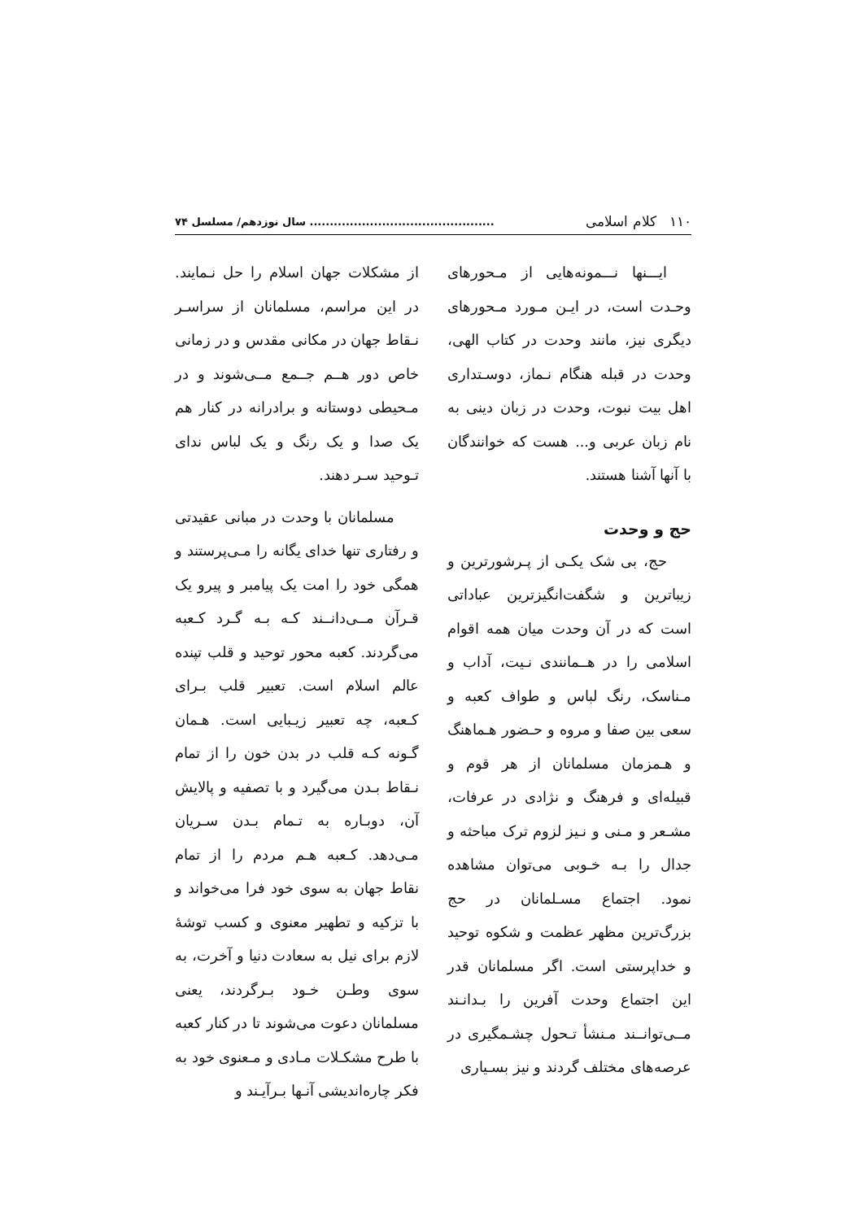۱۱۰ کلام اسلامی.............................................. سال نوزدهم/ مسلسل ۷۴
ایـــنها نـــمونه‌هایی از مـحورهای وحـدت است، در ایـن مـورد مـحورهای دیگری نیز، مانند وحدت در کتاب الهی، وحدت در قبله هنگام نـماز، دوسـتداری اهل بیت نبوت، وحدت در زبان دینی به نام زبان عربی و... هست که خوانندگان با آنها آشنا هستند.
حج و وحدت
حج، بی شک یکـی از پـرشورترین و زیباترین و شگفت‌انگیزترین عباداتی است که در آن وحدت میان همه اقوام اسلامی را در هــمانندی نـیت، آداب و مـناسک، رنگ لباس و طواف کعبه و سعی بین صفا و مروه و حـضور هـماهنگ و هـمزمان مسلمانان از هر قوم و قبیله‌ای و فرهنگ و نژادی در عرفات، مشـعر و مـنی و نـیز لزوم ترک مباحثه و جدال را بـه خـوبی می‌توان مشاهده نمود. اجتماع مسـلمانان در حج بزرگ‌ترین مظهر عظمت و شکوه توحید و خداپرستی است. اگر مسلمانان قدر این اجتماع وحدت آفرین را بـدانـند مــی‌توانــند مـنشأ تـحول چشـمگیری در عرصه‌های مختلف گردند و نیز بسـیاری
از مشکلات جهان اسلام را حل نـمایند. در این مراسم، مسلمانان از سراسـر نـقاط جهان در مکانی مقدس و در زمانی خاص دور هــم جــمع مــی‌شوند و در مـحیطی دوستانه و برادرانه در کنار هم یک صدا و یک رنگ و یک لباس ندای تـوحید سـر دهند.
مسلمانان با وحدت در مبانی عقیدتی و رفتاری تنها خدای یگانه را مـی‌پرستند و همگی خود را امت یک پیامبر و پیرو یک قـرآن مــی‌دانــند کـه بـه گـرد کـعبه می‌گردند. کعبه محور توحید و قلب تپنده عالم اسلام است. تعبیر قلب بـرای کـعبه، چه تعبیر زیـبایی است. هـمان گـونه کـه قلب در بدن خون را از تمام نـقاط بـدن می‌گیرد و با تصفیه و پالایش آن، دوبـاره به تـمام بـدن سـریان مـی‌دهد. کـعبه هـم مردم را از تمام نقاط جهان به سوی خود فرا می‌خواند و با تزکیه و تطهیر معنوی و کسب توشهٔ لازم برای نیل به سعادت دنیا و آخرت، به سوی وطـن خـود بـرگردند، یعنی مسلمانان دعوت می‌شوند تا در کنار کعبه با طرح مشکـلات مـادی و مـعنوی خود به فکر چاره‌اندیشی آنـها بـرآیـند و